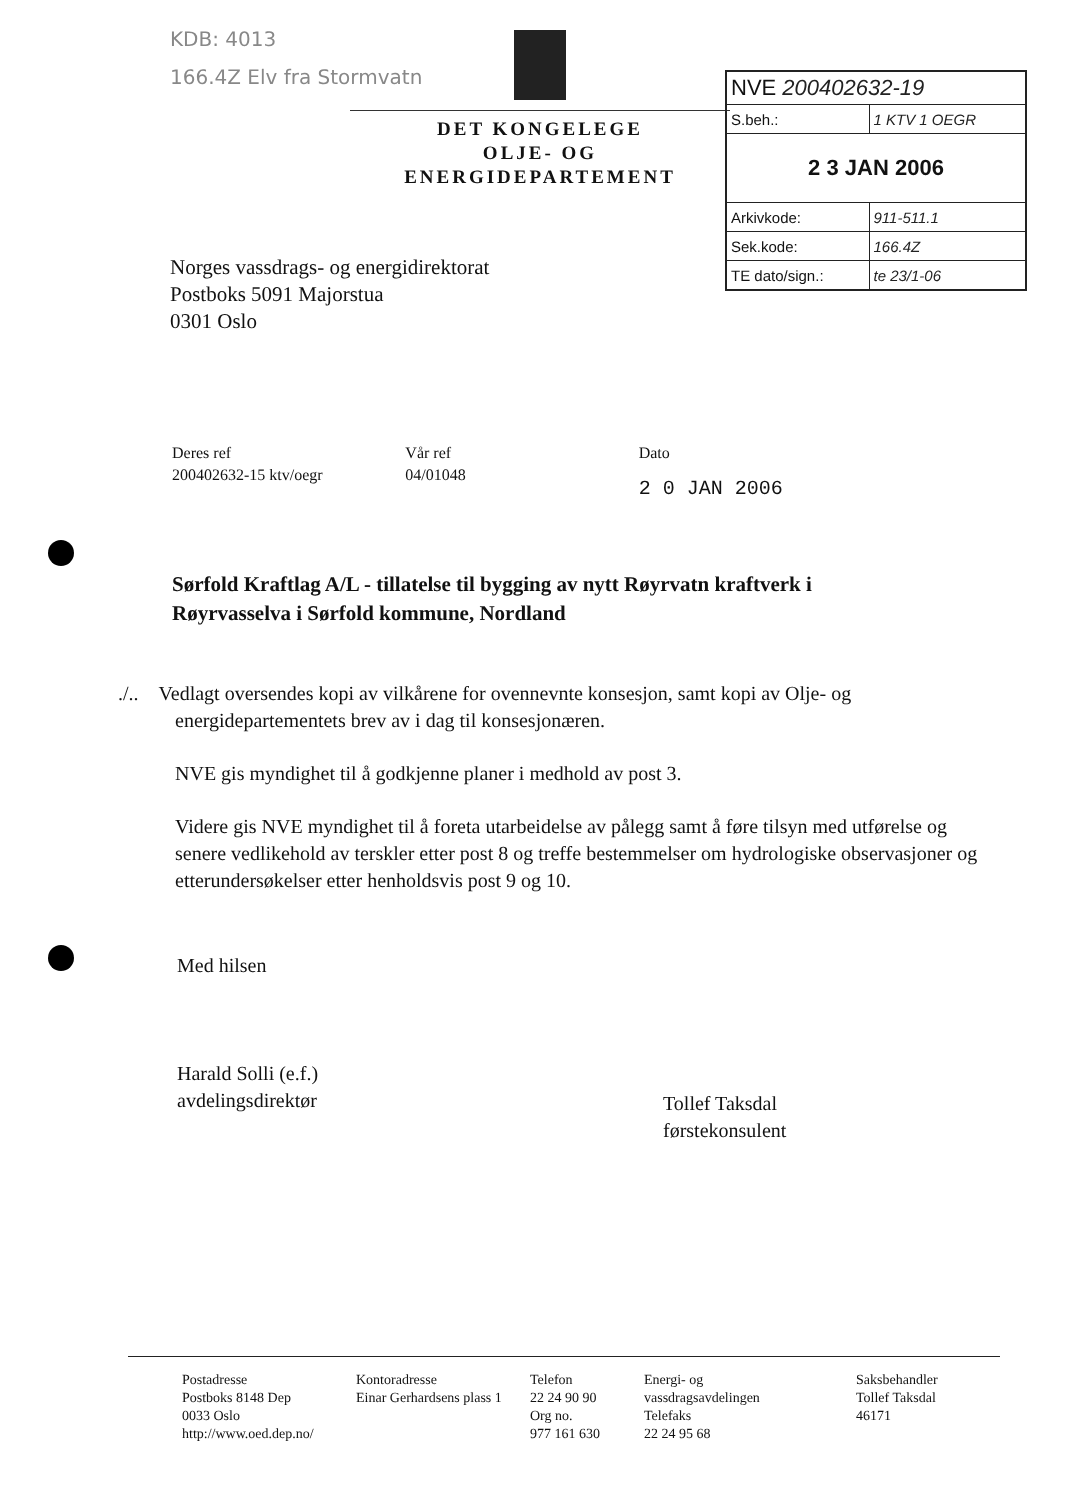KDB: 4013
166.4Z Elv fra Stormvatn
DET KONGELEGE
OLJE- OG ENERGIDEPARTEMENT
| NVE 200402632-19 | |
| S.beh.: | 1 KTV 1 OEGR |
| 2 3 JAN 2006 | |
| Arkivkode: | 911-511.1 |
| Sek.kode: | 166.4Z |
| TE dato/sign.: | te 23/1-06 |
Norges vassdrags- og energidirektorat
Postboks 5091 Majorstua
0301 Oslo
Deres ref
200402632-15 ktv/oegr
Vår ref
04/01048
Dato
2 0 JAN 2006
Sørfold Kraftlag A/L - tillatelse til bygging av nytt Røyrvatn kraftverk i Røyrvasselva i Sørfold kommune, Nordland
./.. Vedlagt oversendes kopi av vilkårene for ovennevnte konsesjon, samt kopi av Olje- og
energidepartementets brev av i dag til konsesjonæren.
NVE gis myndighet til å godkjenne planer i medhold av post 3.
Videre gis NVE myndighet til å foreta utarbeidelse av pålegg samt å føre tilsyn med utførelse og senere vedlikehold av terskler etter post 8 og treffe bestemmelser om hydrologiske observasjoner og etterundersøkelser etter henholdsvis post 9 og 10.
Med hilsen
Harald Solli (e.f.)
avdelingsdirektør
Tollef Taksdal
førstekonsulent
Postadresse
Postboks 8148 Dep
0033 Oslo
http://www.oed.dep.no/
Kontoradresse
Einar Gerhardsens plass 1
Telefon
22 24 90 90
Org no.
977 161 630
Energi- og
vassdragsavdelingen
Telefaks
22 24 95 68
Saksbehandler
Tollef Taksdal
46171